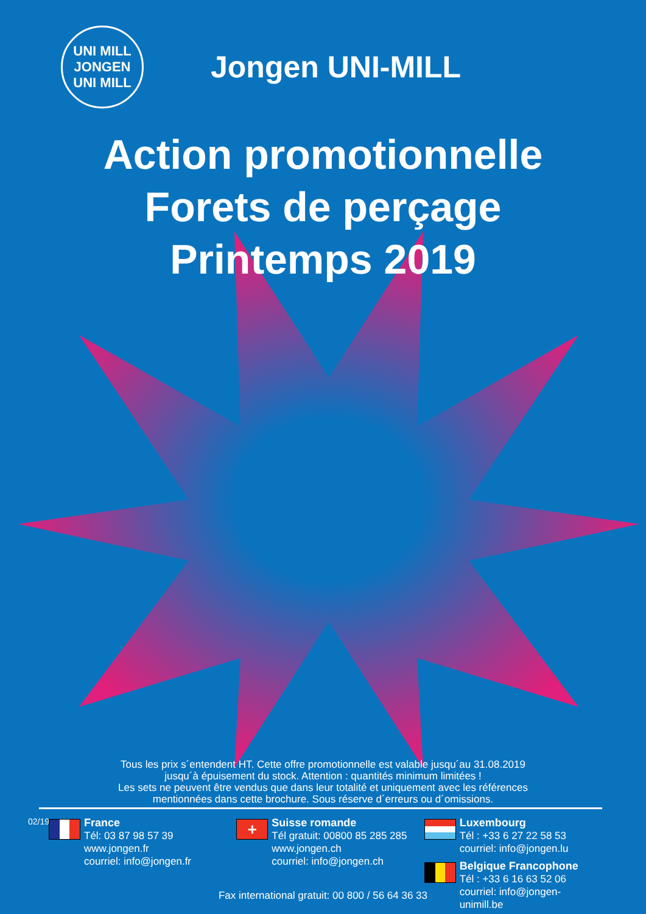UNI MILL
JONGEN
UNI MILL
Jongen UNI-MILL
Action promotionnelle
Forets de perçage
Printemps 2019
Tous les prix s´entendent HT. Cette offre promotionnelle est valable jusqu´au 31.08.2019
jusqu´à épuisement du stock. Attention : quantités minimum limitées !
Les sets ne peuvent être vendus que dans leur totalité et uniquement avec les références
mentionnées dans cette brochure. Sous réserve d´erreurs ou d´omissions.
02/19
France
Tél: 03 87 98 57 39
www.jongen.fr
courriel: info@jongen.fr
+
Suisse romande
Tél gratuit: 00800 85 285 285
www.jongen.ch
courriel: info@jongen.ch
Luxembourg
Tél : +33 6 27 22 58 53
courriel: info@jongen.lu
Belgique Francophone
Tél : +33 6 16 63 52 06
courriel: info@jongen-unimill.be
Fax international gratuit: 00 800 / 56 64 36 33